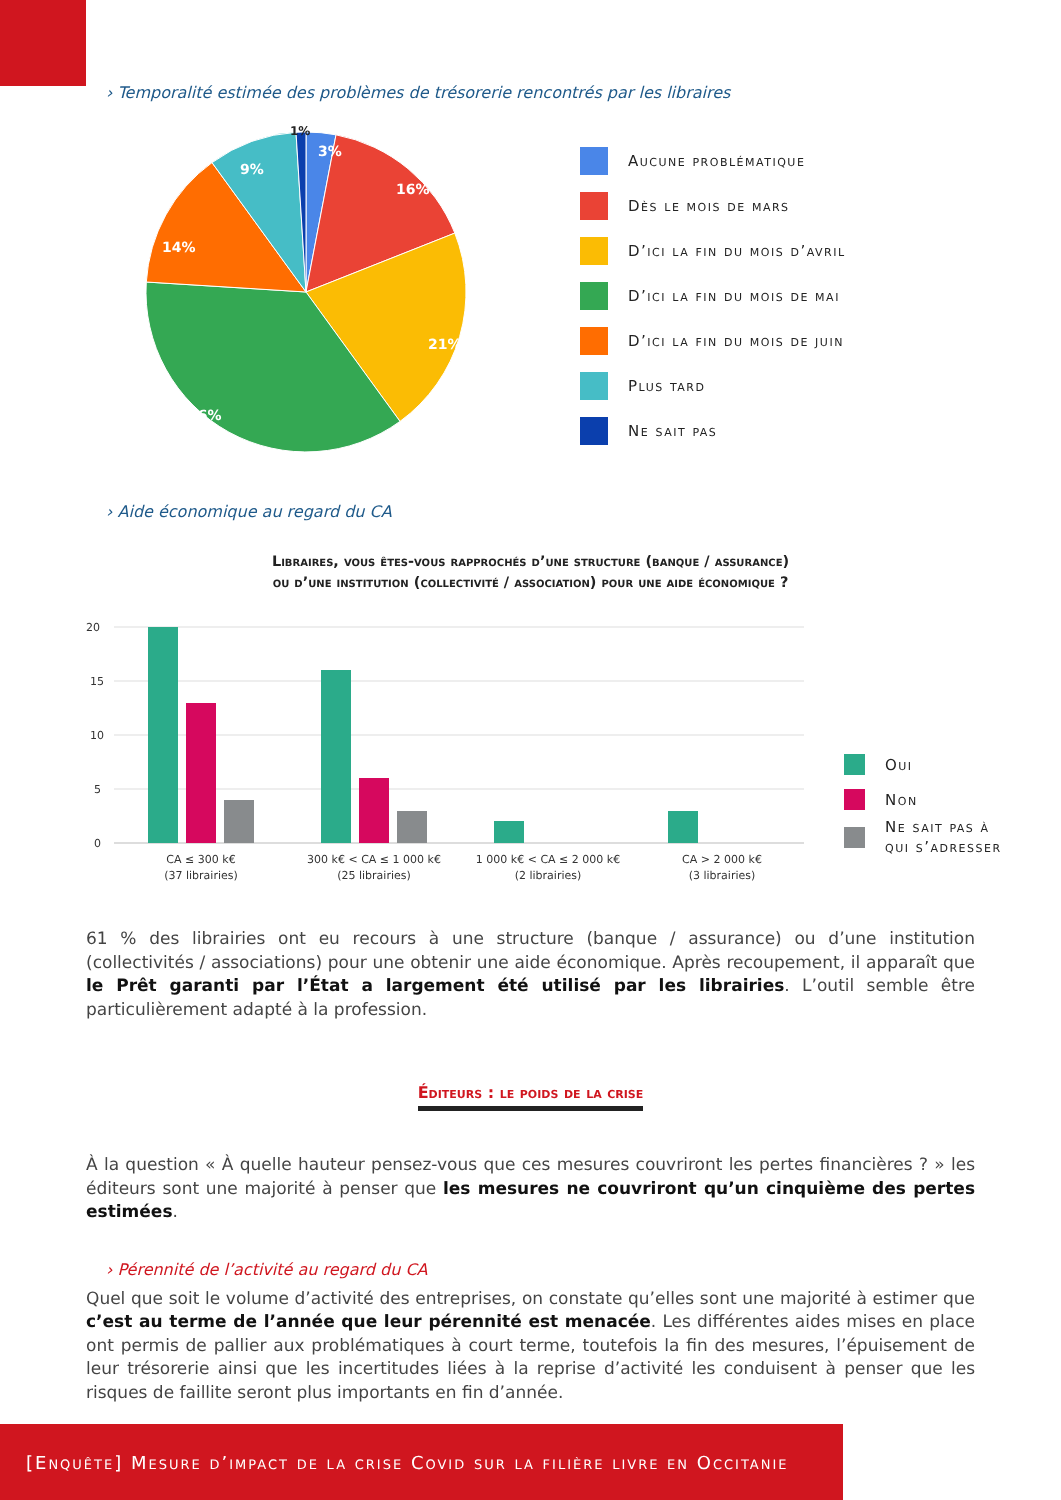› Temporalité estimée des problèmes de trésorerie rencontrés par les libraires
3%
16%
21%
36%
14%
9%
Aucune problématique
Dès le mois de mars
D’ici la fin du mois d’avril
D’ici la fin du mois de mai
D’ici la fin du mois de juin
Plus tard
Ne sait pas
1%
› Aide économique au regard du CA
Libraires, vous êtes-vous rapprochés d’une structure (banque / assurance)
ou d’une institution (collectivité / association) pour une aide économique ?
20
15
10
5
0
CA ≤ 300 k€
(37 librairies)
300 k€ < CA ≤ 1 000 k€
(25 librairies)
1 000 k€ < CA ≤ 2 000 k€
(2 librairies)
CA > 2 000 k€
(3 librairies)
Oui
Non
Ne sait pas à
qui s’adresser
61 % des librairies ont eu recours à une structure (banque / assurance) ou d’une institution (collectivités / associations) pour une obtenir une aide économique. Après recoupement, il apparaît que le Prêt garanti par l’État a largement été utilisé par les librairies. L’outil semble être particulièrement adapté à la profession.
Éditeurs : le poids de la crise
À la question « À quelle hauteur pensez-vous que ces mesures couvriront les pertes financières ? » les éditeurs sont une majorité à penser que les mesures ne couvriront qu’un cinquième des pertes estimées.
› Pérennité de l’activité au regard du CA
Quel que soit le volume d’activité des entreprises, on constate qu’elles sont une majorité à estimer que c’est au terme de l’année que leur pérennité est menacée. Les différentes aides mises en place ont permis de pallier aux problématiques à court terme, toutefois la fin des mesures, l’épuisement de leur trésorerie ainsi que les incertitudes liées à la reprise d’activité les conduisent à penser que les risques de faillite seront plus importants en fin d’année.
[Enquête] Mesure d’impact de la crise Covid sur la filière livre en Occitanie